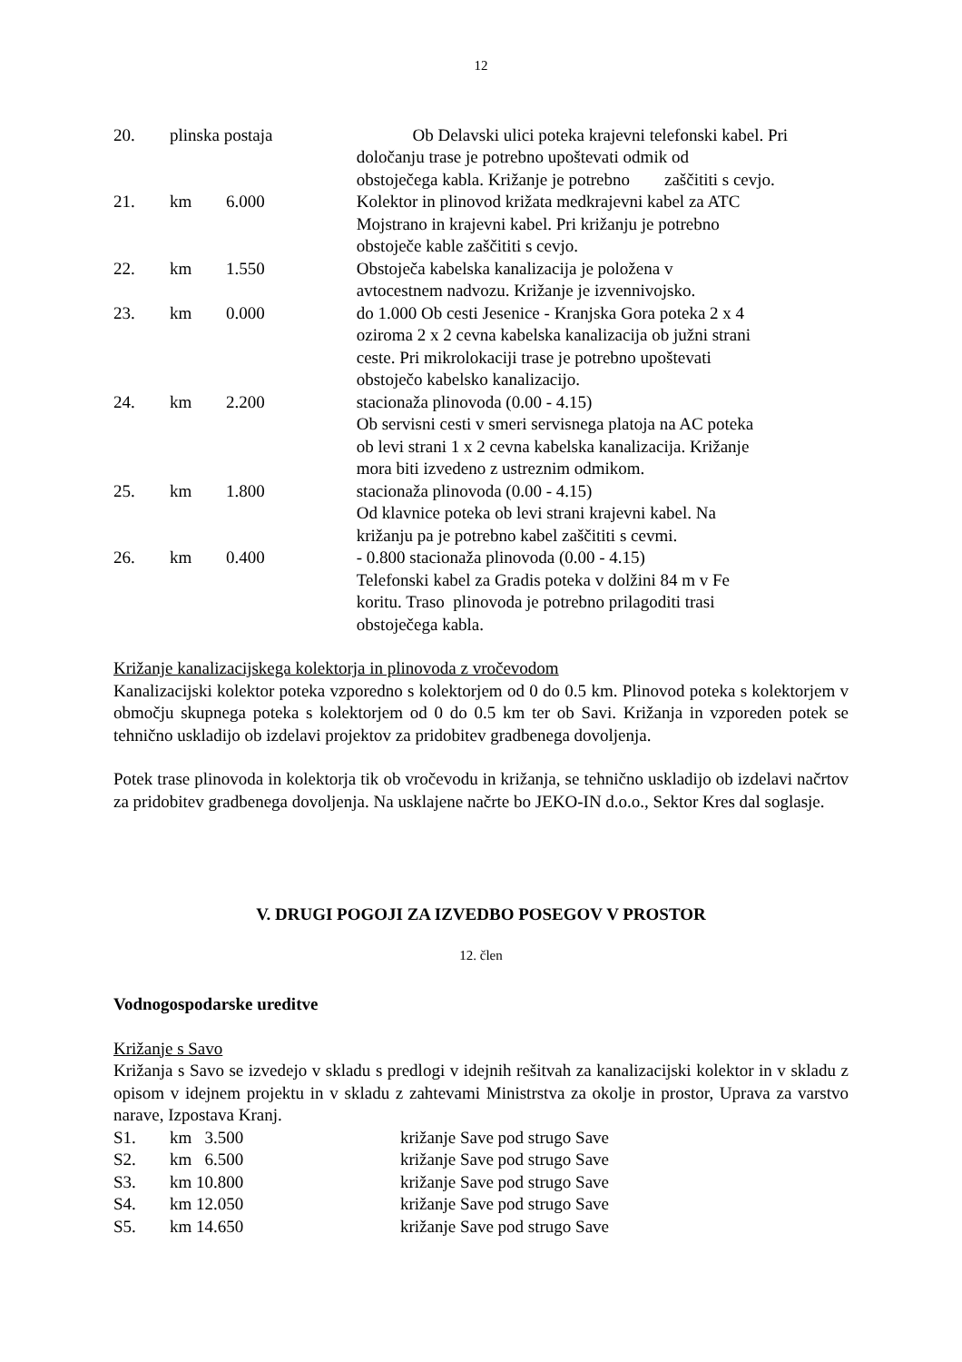12
| 20. | plinska postaja | | Ob Delavski ulici poteka krajevni telefonski kabel. Pri določanju trase je potrebno upoštevati odmik od obstoječega kabla. Križanje je potrebno zaščititi s cevjo. |
| 21. | km | 6.000 | Kolektor in plinovod križata medkrajevni kabel za ATC Mojstrano in krajevni kabel. Pri križanju je potrebno obstoječe kable zaščititi s cevjo. |
| 22. | km | 1.550 | Obstoječa kabelska kanalizacija je položena v avtocestnem nadvozu. Križanje je izvennivojsko. |
| 23. | km | 0.000 | do 1.000 Ob cesti Jesenice - Kranjska Gora poteka 2 x 4 oziroma 2 x 2 cevna kabelska kanalizacija ob južni strani ceste. Pri mikrolokaciji trase je potrebno upoštevati obstoječo kabelsko kanalizacijo. |
| 24. | km | 2.200 | stacionaža plinovoda (0.00 - 4.15) Ob servisni cesti v smeri servisnega platoja na AC poteka ob levi strani 1 x 2 cevna kabelska kanalizacija. Križanje mora biti izvedeno z ustreznim odmikom. |
| 25. | km | 1.800 | stacionaža plinovoda (0.00 - 4.15) Od klavnice poteka ob levi strani krajevni kabel. Na križanju pa je potrebno kabel zaščititi s cevmi. |
| 26. | km | 0.400 | - 0.800 stacionaža plinovoda (0.00 - 4.15) Telefonski kabel za Gradis poteka v dolžini 84 m v Fe koritu. Traso plinovoda je potrebno prilagoditi trasi obstoječega kabla. |
Križanje kanalizacijskega kolektorja in plinovoda z vročevodom
Kanalizacijski kolektor poteka vzporedno s kolektorjem od 0 do 0.5 km. Plinovod poteka s kolektorjem v območju skupnega poteka s kolektorjem od 0 do 0.5 km ter ob Savi. Križanja in vzporeden potek se tehnično uskladijo ob izdelavi projektov za pridobitev gradbenega dovoljenja.
Potek trase plinovoda in kolektorja tik ob vročevodu in križanja, se tehnično uskladijo ob izdelavi načrtov za pridobitev gradbenega dovoljenja. Na usklajene načrte bo JEKO-IN d.o.o., Sektor Kres dal soglasje.
V. DRUGI POGOJI ZA IZVEDBO POSEGOV V PROSTOR
12. člen
Vodnogospodarske ureditve
Križanje s Savo
Križanja s Savo se izvedejo v skladu s predlogi v idejnih rešitvah za kanalizacijski kolektor in v skladu z opisom v idejnem projektu in v skladu z zahtevami Ministrstva za okolje in prostor, Uprava za varstvo narave, Izpostava Kranj.
| S1. | km 3.500 | križanje Save pod strugo Save |
| S2. | km 6.500 | križanje Save pod strugo Save |
| S3. | km 10.800 | križanje Save pod strugo Save |
| S4. | km 12.050 | križanje Save pod strugo Save |
| S5. | km 14.650 | križanje Save pod strugo Save |